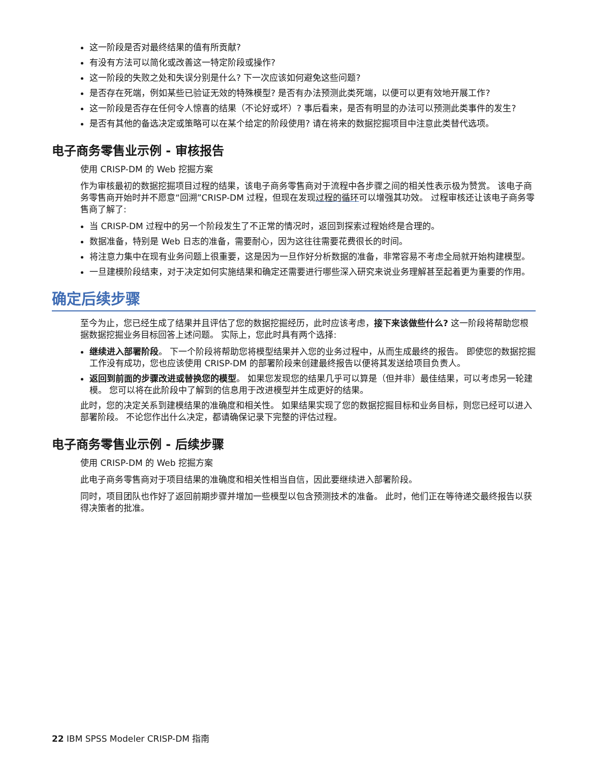这一阶段是否对最终结果的值有所贡献?
有没有方法可以简化或改善这一特定阶段或操作?
这一阶段的失败之处和失误分别是什么? 下一次应该如何避免这些问题?
是否存在死端，例如某些已验证无效的特殊模型? 是否有办法预测此类死端，以便可以更有效地开展工作?
这一阶段是否存在任何令人惊喜的结果（不论好或坏）? 事后看来，是否有明显的办法可以预测此类事件的发生?
是否有其他的备选决定或策略可以在某个给定的阶段使用? 请在将来的数据挖掘项目中注意此类替代选项。
电子商务零售业示例 - 审核报告
使用 CRISP-DM 的 Web 挖掘方案
作为审核最初的数据挖掘项目过程的结果，该电子商务零售商对于流程中各步骤之间的相关性表示极为赞赏。 该电子商务零售商开始时并不愿意“回溯”CRISP-DM 过程，但现在发现过程的循环可以增强其功效。 过程审核还让该电子商务零售商了解了:
当 CRISP-DM 过程中的另一个阶段发生了不正常的情况时，返回到探索过程始终是合理的。
数据准备，特别是 Web 日志的准备，需要耐心，因为这往往需要花费很长的时间。
将注意力集中在现有业务问题上很重要，这是因为一旦作好分析数据的准备，非常容易不考虑全局就开始构建模型。
一旦建模阶段结束，对于决定如何实施结果和确定还需要进行哪些深入研究来说业务理解甚至起着更为重要的作用。
确定后续步骤
至今为止，您已经生成了结果并且评估了您的数据挖掘经历，此时应该考虑，接下来该做些什么? 这一阶段将帮助您根据数据挖掘业务目标回答上述问题。 实际上，您此时具有两个选择:
继续进入部署阶段。 下一个阶段将帮助您将模型结果并入您的业务过程中，从而生成最终的报告。 即使您的数据挖掘工作没有成功，您也应该使用 CRISP-DM 的部署阶段来创建最终报告以便将其发送给项目负责人。
返回到前面的步骤改进或替换您的模型。 如果您发现您的结果几乎可以算是（但并非）最佳结果，可以考虑另一轮建模。 您可以将在此阶段中了解到的信息用于改进模型并生成更好的结果。
此时，您的决定关系到建模结果的准确度和相关性。 如果结果实现了您的数据挖掘目标和业务目标，则您已经可以进入部署阶段。 不论您作出什么决定，都请确保记录下完整的评估过程。
电子商务零售业示例 - 后续步骤
使用 CRISP-DM 的 Web 挖掘方案
此电子商务零售商对于项目结果的准确度和相关性相当自信，因此要继续进入部署阶段。
同时，项目团队也作好了返回前期步骤并增加一些模型以包含预测技术的准备。 此时，他们正在等待递交最终报告以获得决策者的批准。
22 IBM SPSS Modeler CRISP-DM 指南